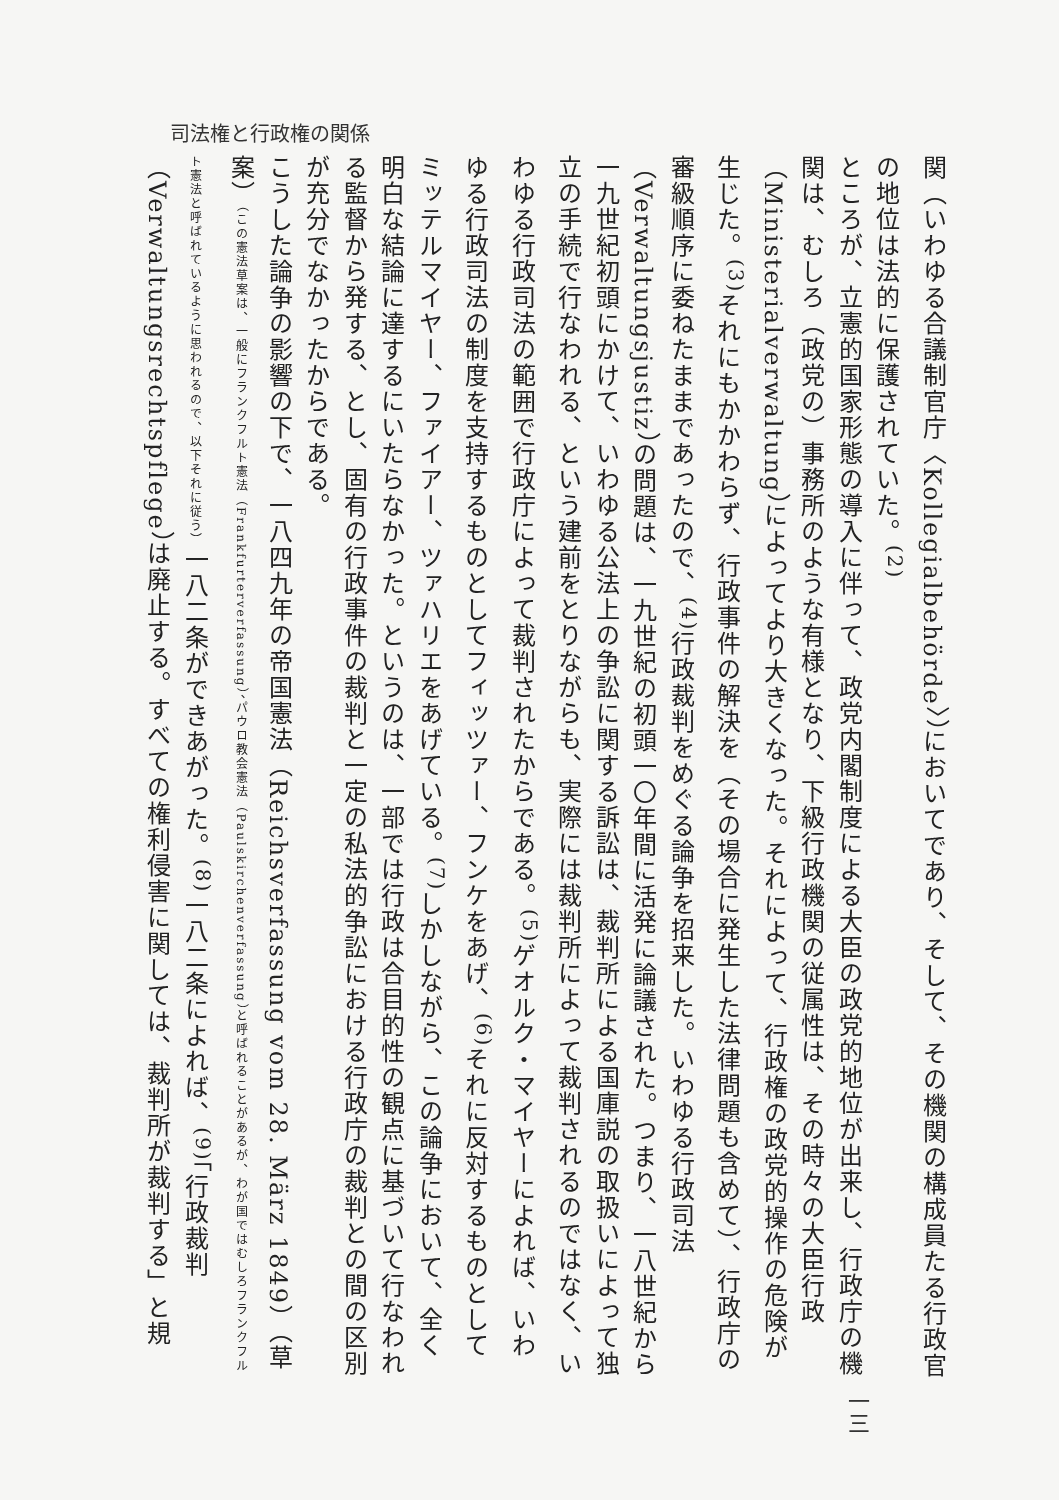司法権と行政権の関係
関（いわゆる合議制官庁〈Kollegialbehörde〉）においてであり、そして、その機関の構成員たる行政官の地位は法的に保護されていた。<sup>(2)</sup>
ところが、立憲的国家形態の導入に伴って、政党内閣制度による大臣の政党的地位が出来し、行政庁の機関は、むしろ（政党の）事務所のような有様となり、下級行政機関の従属性は、その時々の大臣行政（Ministerialverwaltung）によってより大きくなった。それによって、行政権の政党的操作の危険が生じた。<sup>(3)</sup>それにもかかわらず、行政事件の解決を（その場合に発生した法律問題も含めて）、行政庁の審級順序に委ねたままであったので、<sup>(4)</sup>行政裁判をめぐる論争を招来した。いわゆる行政司法（Verwaltungsjustiz）の問題は、一九世紀の初頭一〇年間に活発に論議された。つまり、一八世紀から一九世紀初頭にかけて、いわゆる公法上の争訟に関する訴訟は、裁判所による国庫説の取扱いによって独立の手続で行なわれる、という建前をとりながらも、実際には裁判所によって裁判されるのではなく、いわゆる行政司法の範囲で行政庁によって裁判されたからである。<sup>(5)</sup>ゲオルク・マイヤーによれば、いわゆる行政司法の制度を支持するものとしてフィッツァー、フンケをあげ、<sup>(6)</sup>それに反対するものとしてミッテルマイヤー、ファイアー、ツァハリエをあげている。<sup>(7)</sup>しかしながら、この論争において、全く明白な結論に達するにいたらなかった。というのは、一部では行政は合目的性の観点に基づいて行なわれる監督から発する、とし、固有の行政事件の裁判と一定の私法的争訟における行政庁の裁判との間の区別が充分でなかったからである。
こうした論争の影響の下で、一八四九年の帝国憲法（Reichsverfassung vom 28. März 1849）（草案）（この憲法草案は、一般にフランクフルト憲法（Frankfurterverfassung）、パウロ教会憲法（Paulskirchenverfassung）と呼ばれることがあるが、わが国ではむしろフランクフルト憲法と呼ばれているように思われるので、以下それに従う）一八二条ができあがった。<sup>(8)</sup>一八二条によれば、<sup>(9)</sup>「行政裁判（Verwaltungsrechtspflege）は廃止する。すべての権利侵害に関しては、裁判所が裁判する」と規
一三